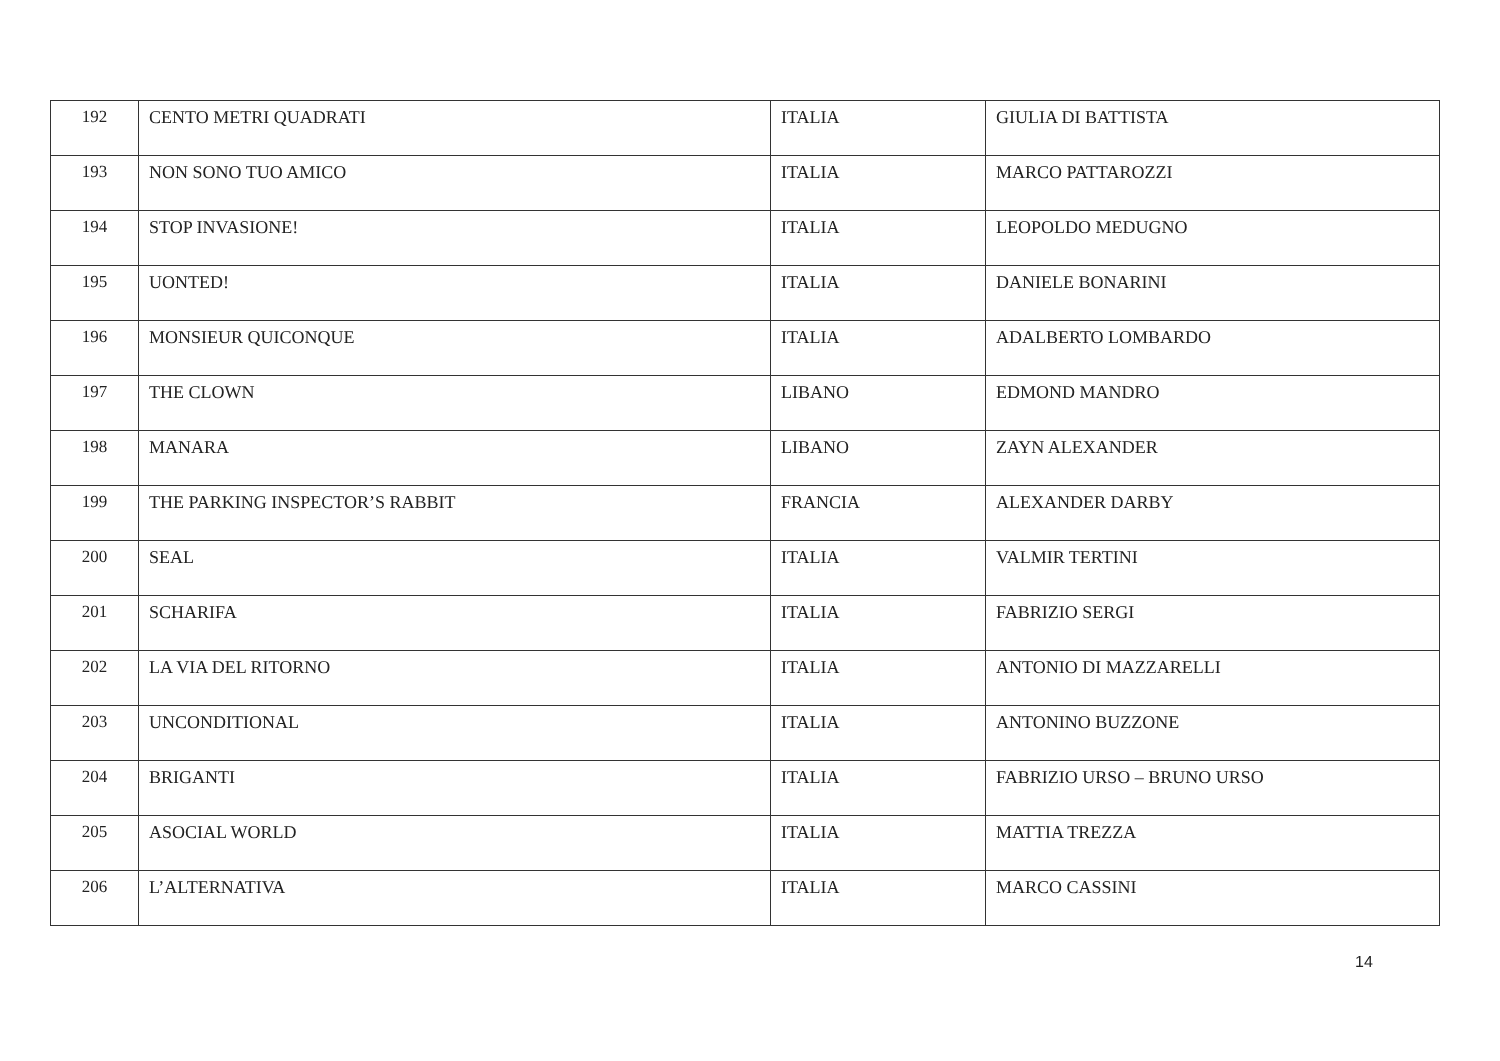| 192 | CENTO METRI QUADRATI | ITALIA | GIULIA DI BATTISTA |
| 193 | NON SONO TUO AMICO | ITALIA | MARCO PATTAROZZI |
| 194 | STOP INVASIONE! | ITALIA | LEOPOLDO MEDUGNO |
| 195 | UONTED! | ITALIA | DANIELE BONARINI |
| 196 | MONSIEUR QUICONQUE | ITALIA | ADALBERTO LOMBARDO |
| 197 | THE CLOWN | LIBANO | EDMOND MANDRO |
| 198 | MANARA | LIBANO | ZAYN ALEXANDER |
| 199 | THE PARKING INSPECTOR’S RABBIT | FRANCIA | ALEXANDER DARBY |
| 200 | SEAL | ITALIA | VALMIR TERTINI |
| 201 | SCHARIFA | ITALIA | FABRIZIO SERGI |
| 202 | LA VIA DEL RITORNO | ITALIA | ANTONIO DI MAZZARELLI |
| 203 | UNCONDITIONAL | ITALIA | ANTONINO BUZZONE |
| 204 | BRIGANTI | ITALIA | FABRIZIO URSO – BRUNO URSO |
| 205 | ASOCIAL WORLD | ITALIA | MATTIA TREZZA |
| 206 | L’ALTERNATIVA | ITALIA | MARCO CASSINI |
14